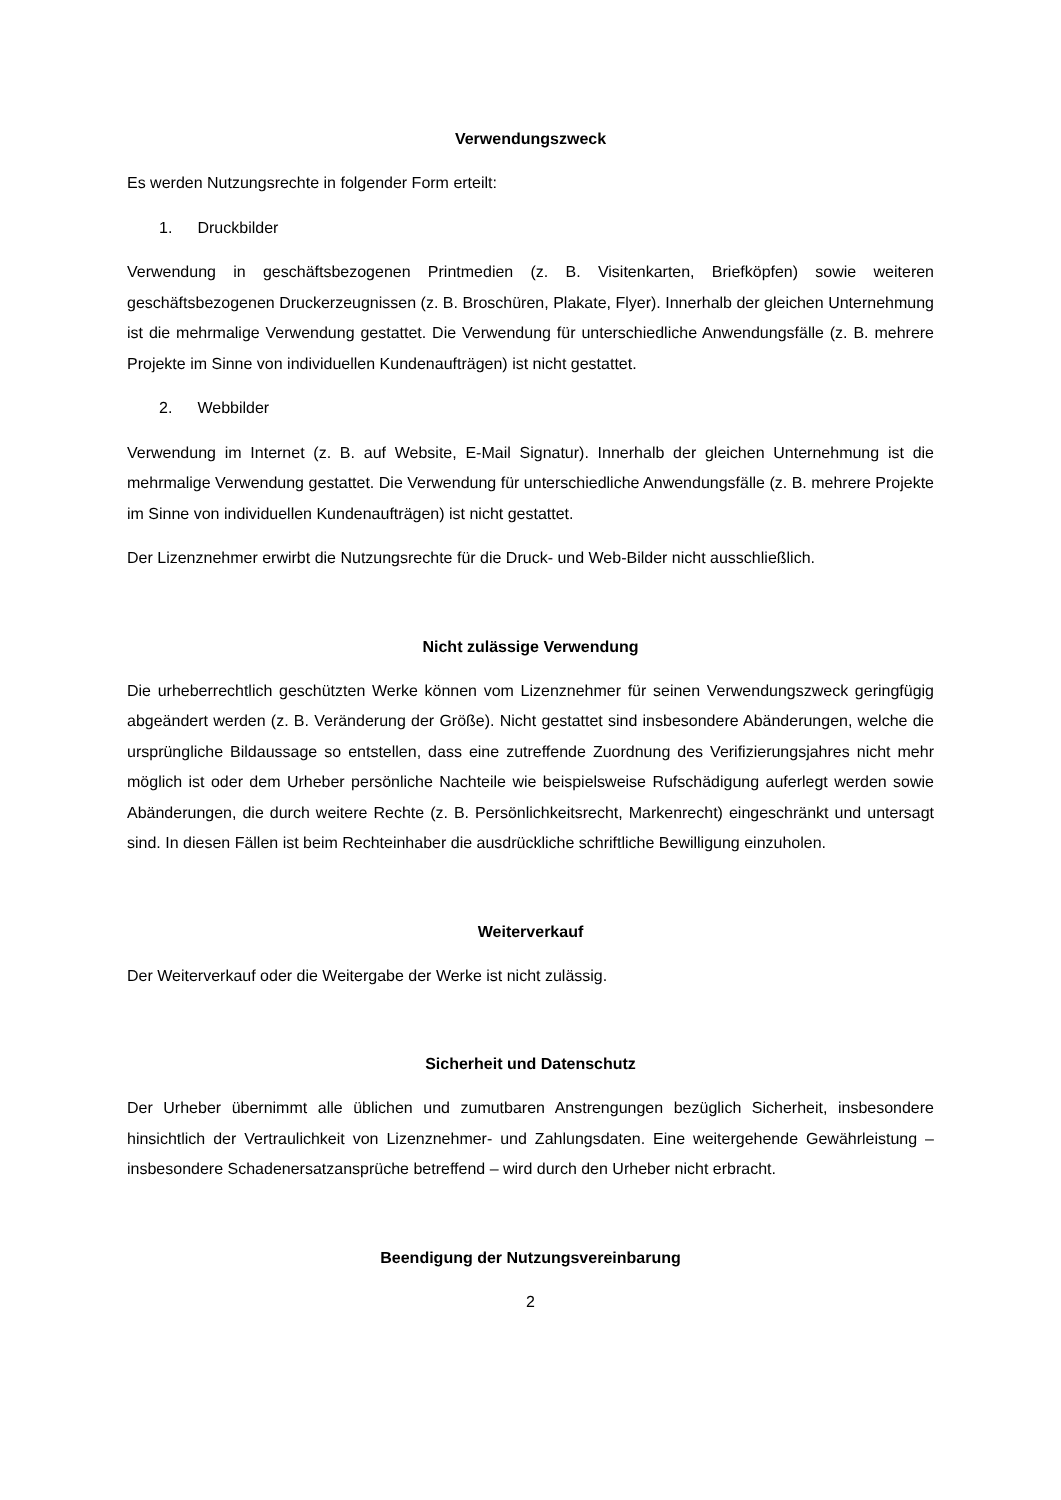Verwendungszweck
Es werden Nutzungsrechte in folgender Form erteilt:
1. Druckbilder
Verwendung in geschäftsbezogenen Printmedien (z. B. Visitenkarten, Briefköpfen) sowie weiteren geschäftsbezogenen Druckerzeugnissen (z. B. Broschüren, Plakate, Flyer). Innerhalb der gleichen Unternehmung ist die mehrmalige Verwendung gestattet. Die Verwendung für unterschiedliche Anwendungsfälle (z. B. mehrere Projekte im Sinne von individuellen Kundenaufträgen) ist nicht gestattet.
2. Webbilder
Verwendung im Internet (z. B. auf Website, E-Mail Signatur). Innerhalb der gleichen Unternehmung ist die mehrmalige Verwendung gestattet. Die Verwendung für unterschiedliche Anwendungsfälle (z. B. mehrere Projekte im Sinne von individuellen Kundenaufträgen) ist nicht gestattet.
Der Lizenznehmer erwirbt die Nutzungsrechte für die Druck- und Web-Bilder nicht ausschließlich.
Nicht zulässige Verwendung
Die urheberrechtlich geschützten Werke können vom Lizenznehmer für seinen Verwendungszweck geringfügig abgeändert werden (z. B. Veränderung der Größe). Nicht gestattet sind insbesondere Abänderungen, welche die ursprüngliche Bildaussage so entstellen, dass eine zutreffende Zuordnung des Verifizierungsjahres nicht mehr möglich ist oder dem Urheber persönliche Nachteile wie beispielsweise Rufschädigung auferlegt werden sowie Abänderungen, die durch weitere Rechte (z. B. Persönlichkeitsrecht, Markenrecht) eingeschränkt und untersagt sind. In diesen Fällen ist beim Rechteinhaber die ausdrückliche schriftliche Bewilligung einzuholen.
Weiterverkauf
Der Weiterverkauf oder die Weitergabe der Werke ist nicht zulässig.
Sicherheit und Datenschutz
Der Urheber übernimmt alle üblichen und zumutbaren Anstrengungen bezüglich Sicherheit, insbesondere hinsichtlich der Vertraulichkeit von Lizenznehmer- und Zahlungsdaten. Eine weitergehende Gewährleistung – insbesondere Schadenersatzansprüche betreffend – wird durch den Urheber nicht erbracht.
Beendigung der Nutzungsvereinbarung
2